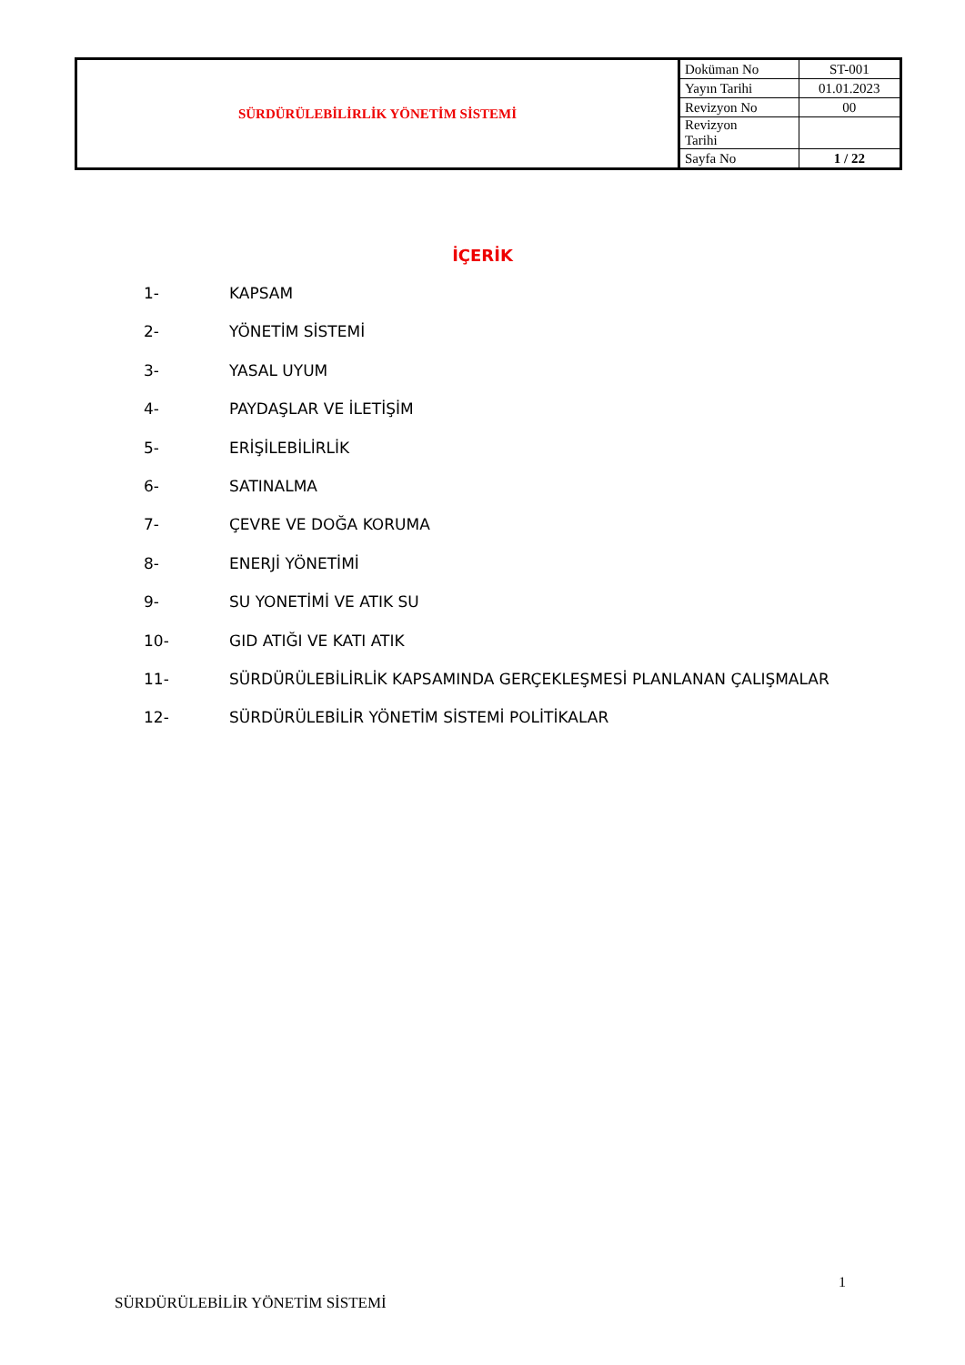| SÜRDÜRÜLEBİLİRLİK YÖNETİM SİSTEMİ | Doküman No | ST-001 |
| | Yayın Tarihi | 01.01.2023 |
| | Revizyon No | 00 |
| | Revizyon Tarihi | |
| | Sayfa No | 1 / 22 |
İÇERİK
1- KAPSAM
2- YÖNETİM SİSTEMİ
3- YASAL UYUM
4- PAYDAŞLAR VE İLETİŞİM
5- ERİŞİLEBİLİRLİK
6- SATINALMA
7- ÇEVRE VE DOĞA KORUMA
8- ENERJİ YÖNETİMİ
9- SU YONETİMİ VE ATIK SU
10- GID ATIĞI VE KATI ATIK
11- SÜRDÜRÜLEBİLİRLİK KAPSAMINDA GERÇEKLEŞMESİ PLANLANAN ÇALIŞMALAR
12- SÜRDÜRÜLEBİLİR YÖNETİM SİSTEMİ POLİTİKALAR
1
SÜRDÜRÜLEBİLİR YÖNETİM SİSTEMİ